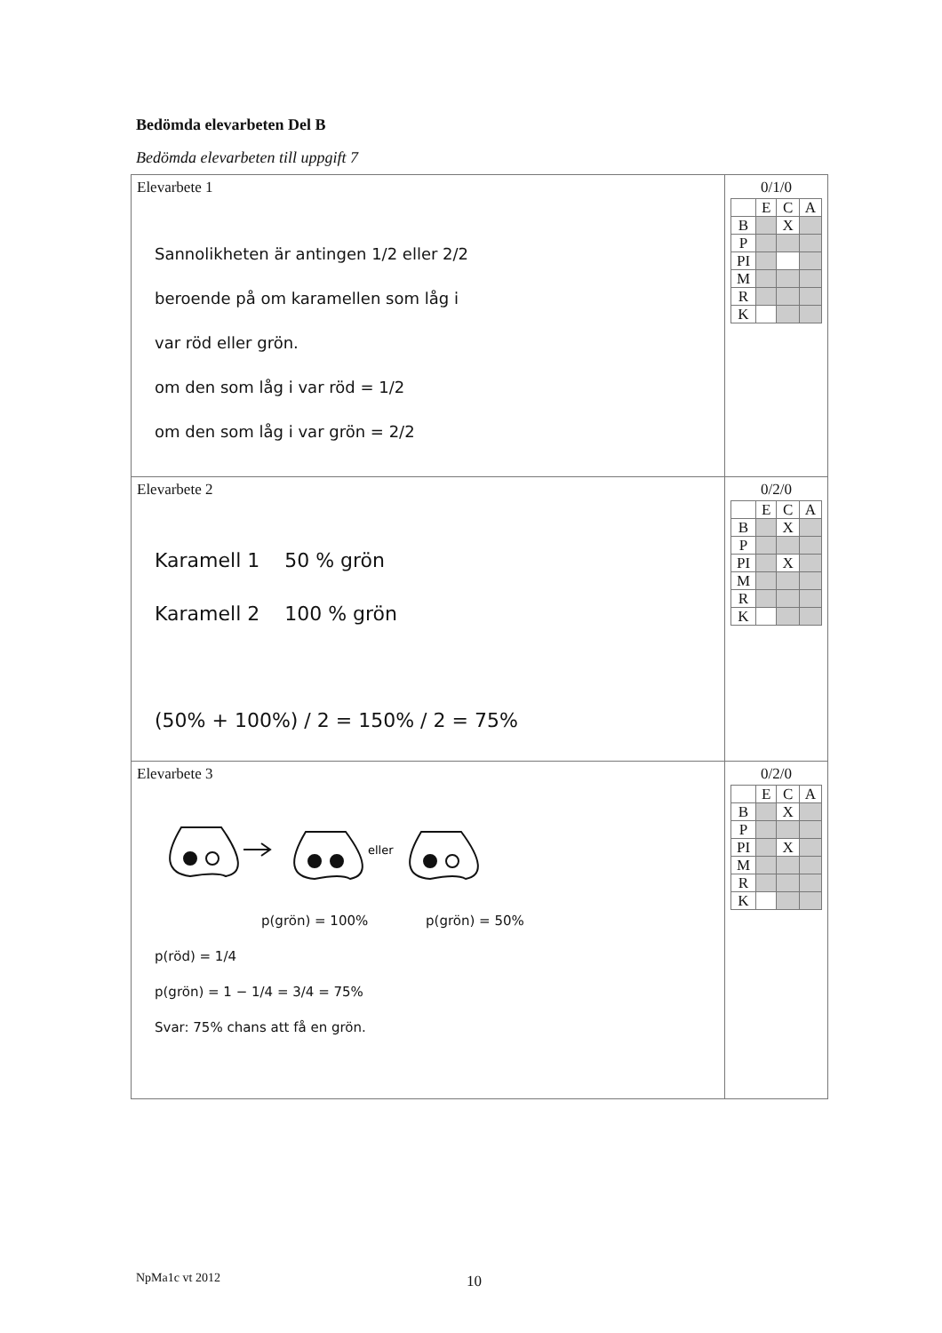Bedömda elevarbeten Del B
Bedömda elevarbeten till uppgift 7
| Elevarbete 1 Sannolikheten är antingen 1/2 eller 2/2 beroende på om karamellen som låg i var röd eller grön. om den som låg i var röd = 1/2 om den som låg i var grön = 2/2 | 0/1/0 / / E / C / A / / B / / X / / / P / / / / / PI / / / / / M / / / / / R / / / / / K / / / / |
| Elevarbete 2 Karamell 1 50 % grön Karamell 2 100 % grön (50% + 100%) / 2 = 150% / 2 = 75% | 0/2/0 / / E / C / A / / B / / X / / / P / / / / / PI / / X / / / M / / / / / R / / / / / K / / / / |
| Elevarbete 3 eller p(grön) = 100% p(grön) = 50% p(röd) = 1/4 p(grön) = 1 − 1/4 = 3/4 = 75% Svar: 75% chans att få en grön. | 0/2/0 / / E / C / A / / B / / X / / / P / / / / / PI / / X / / / M / / / / / R / / / / / K / / / / |
NpMa1c vt 2012 10